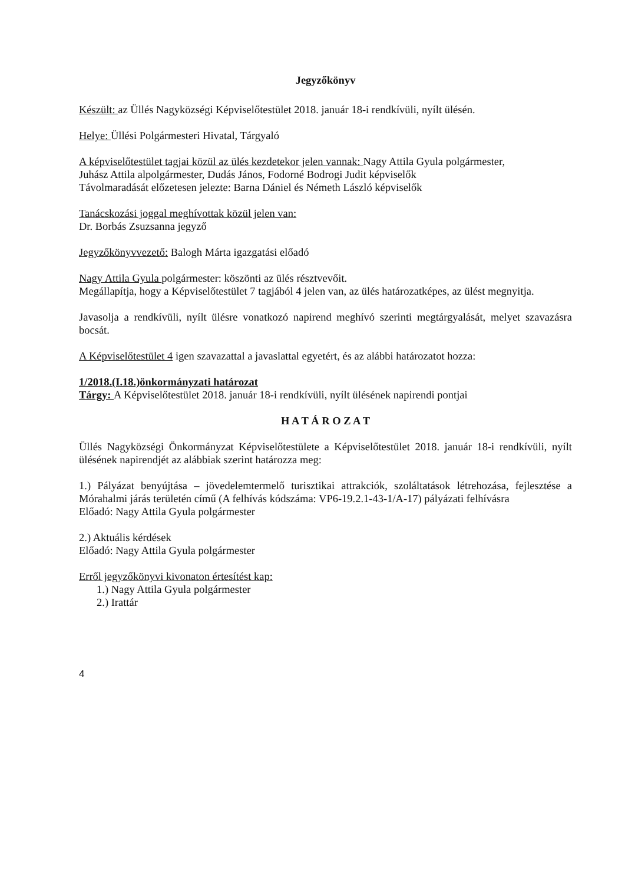Jegyzőkönyv
Készült: az Üllés Nagyközségi Képviselőtestület 2018. január 18-i rendkívüli, nyílt ülésén.
Helye: Üllési Polgármesteri Hivatal, Tárgyaló
A képviselőtestület tagjai közül az ülés kezdetekor jelen vannak: Nagy Attila Gyula polgármester,
Juhász Attila alpolgármester, Dudás János, Fodorné Bodrogi Judit képviselők
Távolmaradását előzetesen jelezte: Barna Dániel és Németh László képviselők
Tanácskozási joggal meghívottak közül jelen van:
Dr. Borbás Zsuzsanna jegyző
Jegyzőkönyvvezető: Balogh Márta igazgatási előadó
Nagy Attila Gyula polgármester: köszönti az ülés résztvevőit.
Megállapítja, hogy a Képviselőtestület 7 tagjából 4 jelen van, az ülés határozatképes, az ülést megnyitja.
Javasolja a rendkívüli, nyílt ülésre vonatkozó napirend meghívó szerinti megtárgyalását, melyet szavazásra bocsát.
A Képviselőtestület 4 igen szavazattal a javaslattal egyetért, és az alábbi határozatot hozza:
1/2018.(I.18.)önkormányzati határozat
Tárgy: A Képviselőtestület 2018. január 18-i rendkívüli, nyílt ülésének napirendi pontjai
H A T Á R O Z A T
Üllés Nagyközségi Önkormányzat Képviselőtestülete a Képviselőtestület 2018. január 18-i rendkívüli, nyílt ülésének napirendjét az alábbiak szerint határozza meg:
1.) Pályázat benyújtása – jövedelemtermelő turisztikai attrakciók, szoláltatások létrehozása, fejlesztése a Mórahalmi járás területén című (A felhívás kódszáma: VP6-19.2.1-43-1/A-17) pályázati felhívásra
Előadó: Nagy Attila Gyula polgármester
2.) Aktuális kérdések
Előadó: Nagy Attila Gyula polgármester
Erről jegyzőkönyvi kivonaton értesítést kap:
1.) Nagy Attila Gyula polgármester
2.) Irattár
4